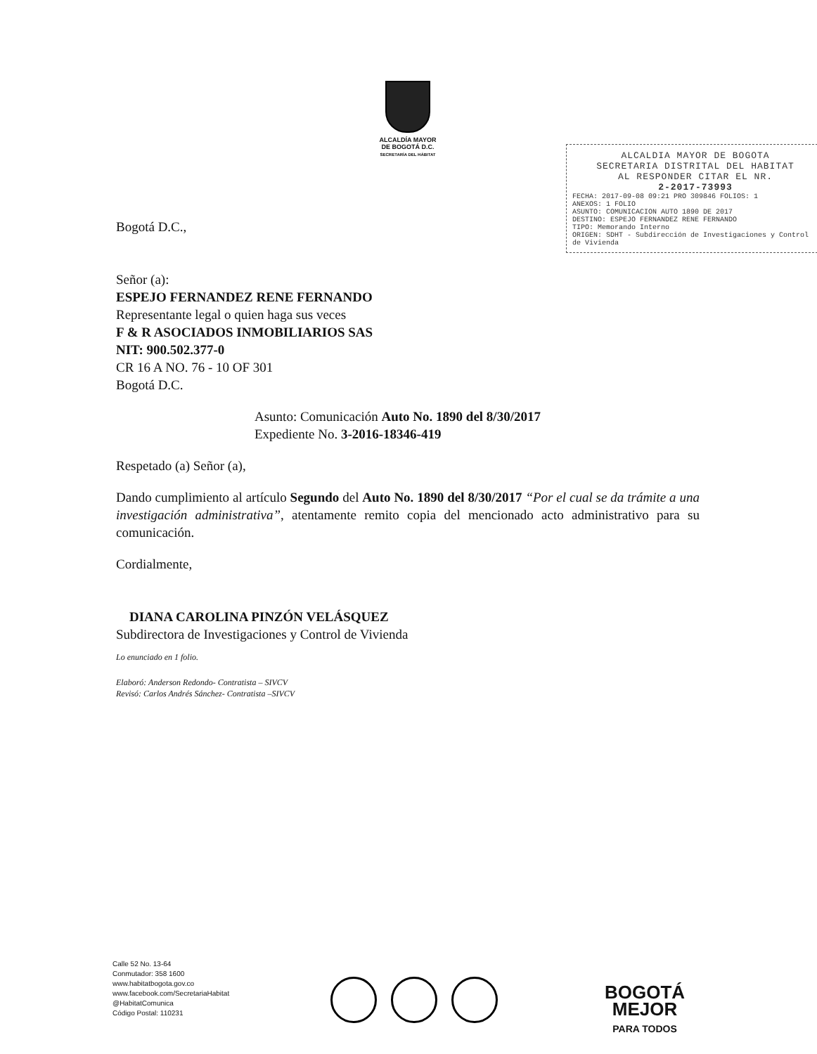ALCALDÍA MAYOR
DE BOGOTÁ D.C.
SECRETARÍA DEL HÁBITAT
ALCALDIA MAYOR DE BOGOTA
SECRETARIA DISTRITAL DEL HABITAT
AL RESPONDER CITAR EL NR.
2-2017-73993
FECHA: 2017-09-08 09:21 PRO 309846 FOLIOS: 1
ANEXOS: 1 FOLIO
ASUNTO: COMUNICACION AUTO 1890 DE 2017
DESTINO: ESPEJO FERNANDEZ RENE FERNANDO
TIPO: Memorando Interno
ORIGEN: SDHT - Subdirección de Investigaciones y Control de Vivienda
Bogotá D.C.,
Señor (a):
ESPEJO FERNANDEZ RENE FERNANDO
Representante legal o quien haga sus veces
F & R ASOCIADOS INMOBILIARIOS SAS
NIT: 900.502.377-0
CR 16 A NO. 76 - 10 OF 301
Bogotá D.C.
Asunto: Comunicación Auto No. 1890 del 8/30/2017
Expediente No. 3-2016-18346-419
Respetado (a) Señor (a),
Dando cumplimiento al artículo Segundo del Auto No. 1890 del 8/30/2017 “Por el cual se da trámite a una investigación administrativa”, atentamente remito copia del mencionado acto administrativo para su comunicación.
Cordialmente,
DIANA CAROLINA PINZÓN VELÁSQUEZ
Subdirectora de Investigaciones y Control de Vivienda
Lo enunciado en 1 folio.
Elaboró: Anderson Redondo- Contratista – SIVCV
Revisó: Carlos Andrés Sánchez- Contratista –SIVCV
Calle 52 No. 13-64
Conmutador: 358 1600
www.habitatbogota.gov.co
www.facebook.com/SecretariaHabitat
@HabitatComunica
Código Postal: 110231
BOGOTÁ
MEJOR
PARA TODOS